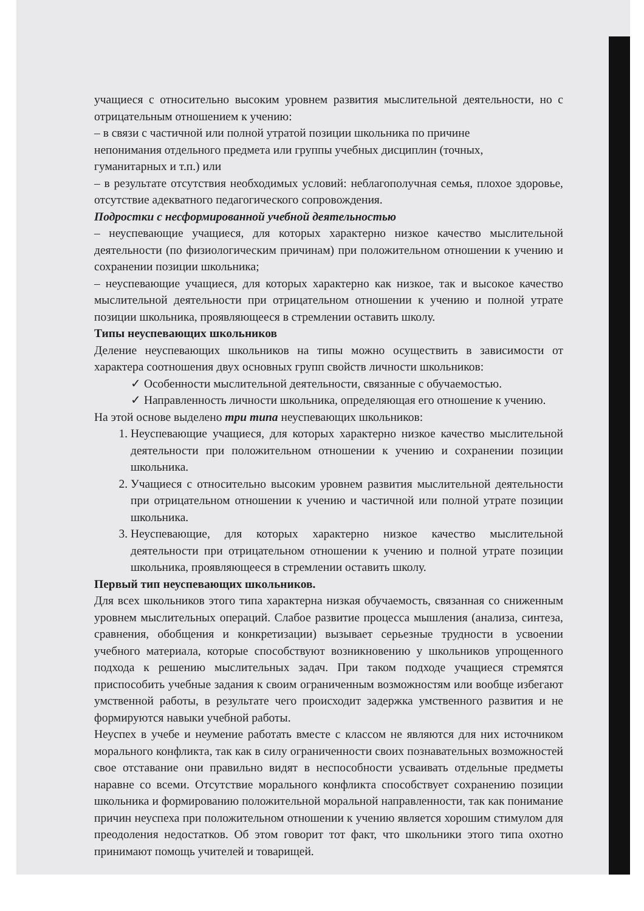учащиеся с относительно высоким уровнем развития мыслительной деятельности, но с отрицательным отношением к учению:
– в связи с частичной или полной утратой позиции школьника по причине
непонимания отдельного предмета или группы учебных дисциплин (точных,
гуманитарных и т.п.) или
– в результате отсутствия необходимых условий: неблагополучная семья, плохое здоровье, отсутствие адекватного педагогического сопровождения.
Подростки с несформированной учебной деятельностью
– неуспевающие учащиеся, для которых характерно низкое качество мыслительной деятельности (по физиологическим причинам) при положительном отношении к учению и сохранении позиции школьника;
– неуспевающие учащиеся, для которых характерно как низкое, так и высокое качество мыслительной деятельности при отрицательном отношении к учению и полной утрате позиции школьника, проявляющееся в стремлении оставить школу.
Типы неуспевающих школьников
Деление неуспевающих школьников на типы можно осуществить в зависимости от характера соотношения двух основных групп свойств личности школьников:
✓ Особенности мыслительной деятельности, связанные с обучаемостью.
✓ Направленность личности школьника, определяющая его отношение к учению.
На этой основе выделено три типа неуспевающих школьников:
1. Неуспевающие учащиеся, для которых характерно низкое качество мыслительной деятельности при положительном отношении к учению и сохранении позиции школьника.
2. Учащиеся с относительно высоким уровнем развития мыслительной деятельности при отрицательном отношении к учению и частичной или полной утрате позиции школьника.
3. Неуспевающие, для которых характерно низкое качество мыслительной деятельности при отрицательном отношении к учению и полной утрате позиции школьника, проявляющееся в стремлении оставить школу.
Первый тип неуспевающих школьников.
Для всех школьников этого типа характерна низкая обучаемость, связанная со сниженным уровнем мыслительных операций. Слабое развитие процесса мышления (анализа, синтеза, сравнения, обобщения и конкретизации) вызывает серьезные трудности в усвоении учебного материала, которые способствуют возникновению у школьников упрощенного подхода к решению мыслительных задач. При таком подходе учащиеся стремятся приспособить учебные задания к своим ограниченным возможностям или вообще избегают умственной работы, в результате чего происходит задержка умственного развития и не формируются навыки учебной работы.
Неуспех в учебе и неумение работать вместе с классом не являются для них источником морального конфликта, так как в силу ограниченности своих познавательных возможностей свое отставание они правильно видят в неспособности усваивать отдельные предметы наравне со всеми. Отсутствие морального конфликта способствует сохранению позиции школьника и формированию положительной моральной направленности, так как понимание причин неуспеха при положительном отношении к учению является хорошим стимулом для преодоления недостатков. Об этом говорит тот факт, что школьники этого типа охотно принимают помощь учителей и товарищей.